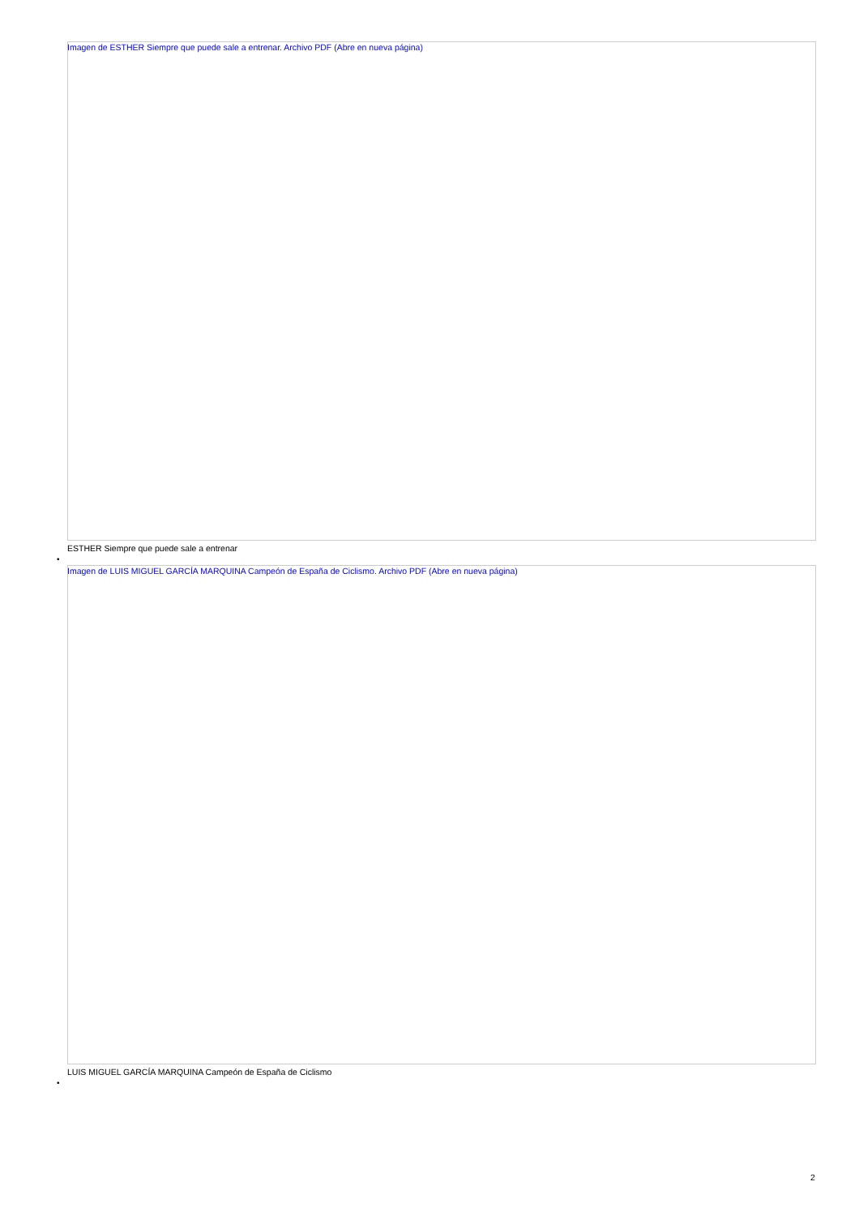Imagen de ESTHER Siempre que puede sale a entrenar. Archivo PDF (Abre en nueva página)
ESTHER Siempre que puede sale a entrenar
•
Imagen de LUIS MIGUEL GARCÍA MARQUINA Campeón de España de Ciclismo. Archivo PDF (Abre en nueva página)
LUIS MIGUEL GARCÍA MARQUINA Campeón de España de Ciclismo
•
2